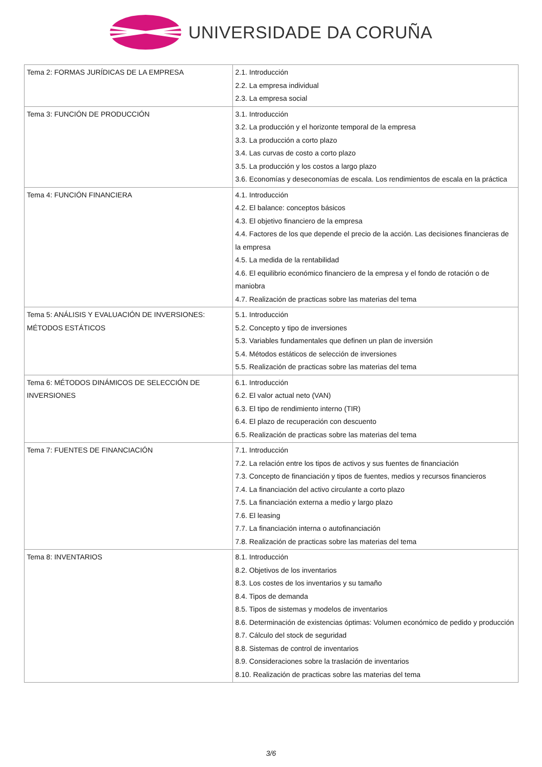UNIVERSIDADE DA CORUÑA
| Tema 2: FORMAS JURÍDICAS DE LA EMPRESA | 2.1. Introducción 2.2. La empresa individual 2.3. La empresa social |
| Tema 3: FUNCIÓN DE PRODUCCIÓN | 3.1. Introducción 3.2. La producción y el horizonte temporal de la empresa 3.3. La producción a corto plazo 3.4. Las curvas de costo a corto plazo 3.5. La producción y los costos a largo plazo 3.6. Economías y deseconomías de escala. Los rendimientos de escala en la práctica |
| Tema 4: FUNCIÓN FINANCIERA | 4.1. Introducción 4.2. El balance: conceptos básicos 4.3. El objetivo financiero de la empresa 4.4. Factores de los que depende el precio de la acción. Las decisiones financieras de la empresa 4.5. La medida de la rentabilidad 4.6. El equilibrio económico financiero de la empresa y el fondo de rotación o de maniobra 4.7. Realización de practicas sobre las materias del tema |
| Tema 5: ANÁLISIS Y EVALUACIÓN DE INVERSIONES: MÉTODOS ESTÁTICOS | 5.1. Introducción 5.2. Concepto y tipo de inversiones 5.3. Variables fundamentales que definen un plan de inversión 5.4. Métodos estáticos de selección de inversiones 5.5. Realización de practicas sobre las materias del tema |
| Tema 6: MÉTODOS DINÁMICOS DE SELECCIÓN DE INVERSIONES | 6.1. Introducción 6.2. El valor actual neto (VAN) 6.3. El tipo de rendimiento interno (TIR) 6.4. El plazo de recuperación con descuento 6.5. Realización de practicas sobre las materias del tema |
| Tema 7: FUENTES DE FINANCIACIÓN | 7.1. Introducción 7.2. La relación entre los tipos de activos y sus fuentes de financiación 7.3. Concepto de financiación y tipos de fuentes, medios y recursos financieros 7.4. La financiación del activo circulante a corto plazo 7.5. La financiación externa a medio y largo plazo 7.6. El leasing 7.7. La financiación interna o autofinanciación 7.8. Realización de practicas sobre las materias del tema |
| Tema 8: INVENTARIOS | 8.1. Introducción 8.2. Objetivos de los inventarios 8.3. Los costes de los inventarios y su tamaño 8.4. Tipos de demanda 8.5. Tipos de sistemas y modelos de inventarios 8.6. Determinación de existencias óptimas: Volumen económico de pedido y producción 8.7. Cálculo del stock de seguridad 8.8. Sistemas de control de inventarios 8.9. Consideraciones sobre la traslación de inventarios 8.10. Realización de practicas sobre las materias del tema |
3/6